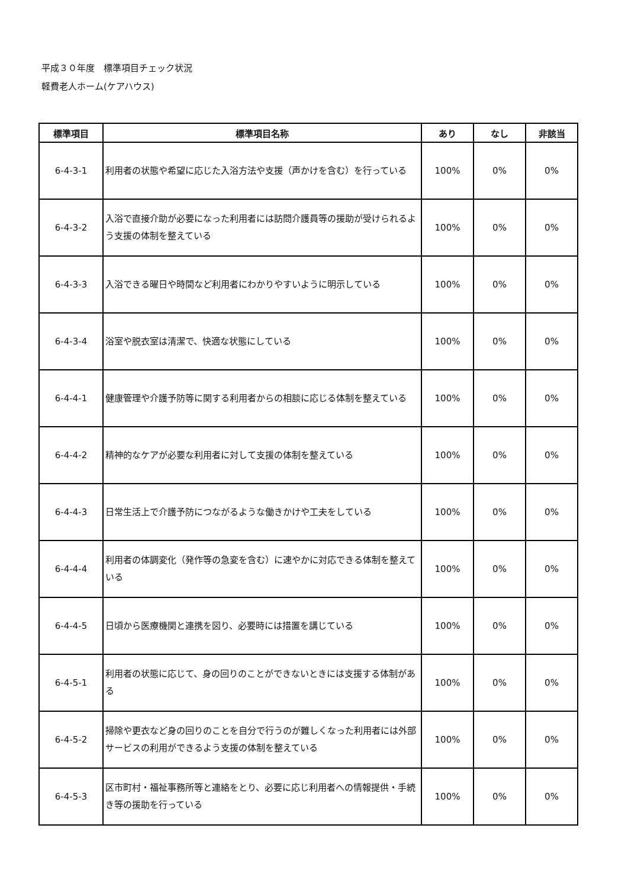平成３０年度　標準項目チェック状況
軽費老人ホーム(ケアハウス)
| 標準項目 | 標準項目名称 | あり | なし | 非該当 |
| --- | --- | --- | --- | --- |
| 6-4-3-1 | 利用者の状態や希望に応じた入浴方法や支援（声かけを含む）を行っている | 100% | 0% | 0% |
| 6-4-3-2 | 入浴で直接介助が必要になった利用者には訪問介護員等の援助が受けられるよう支援の体制を整えている | 100% | 0% | 0% |
| 6-4-3-3 | 入浴できる曜日や時間など利用者にわかりやすいように明示している | 100% | 0% | 0% |
| 6-4-3-4 | 浴室や脱衣室は清潔で、快適な状態にしている | 100% | 0% | 0% |
| 6-4-4-1 | 健康管理や介護予防等に関する利用者からの相談に応じる体制を整えている | 100% | 0% | 0% |
| 6-4-4-2 | 精神的なケアが必要な利用者に対して支援の体制を整えている | 100% | 0% | 0% |
| 6-4-4-3 | 日常生活上で介護予防につながるような働きかけや工夫をしている | 100% | 0% | 0% |
| 6-4-4-4 | 利用者の体調変化（発作等の急変を含む）に速やかに対応できる体制を整えている | 100% | 0% | 0% |
| 6-4-4-5 | 日頃から医療機関と連携を図り、必要時には措置を講じている | 100% | 0% | 0% |
| 6-4-5-1 | 利用者の状態に応じて、身の回りのことができないときには支援する体制がある | 100% | 0% | 0% |
| 6-4-5-2 | 掃除や更衣など身の回りのことを自分で行うのが難しくなった利用者には外部サービスの利用ができるよう支援の体制を整えている | 100% | 0% | 0% |
| 6-4-5-3 | 区市町村・福祉事務所等と連絡をとり、必要に応じ利用者への情報提供・手続き等の援助を行っている | 100% | 0% | 0% |